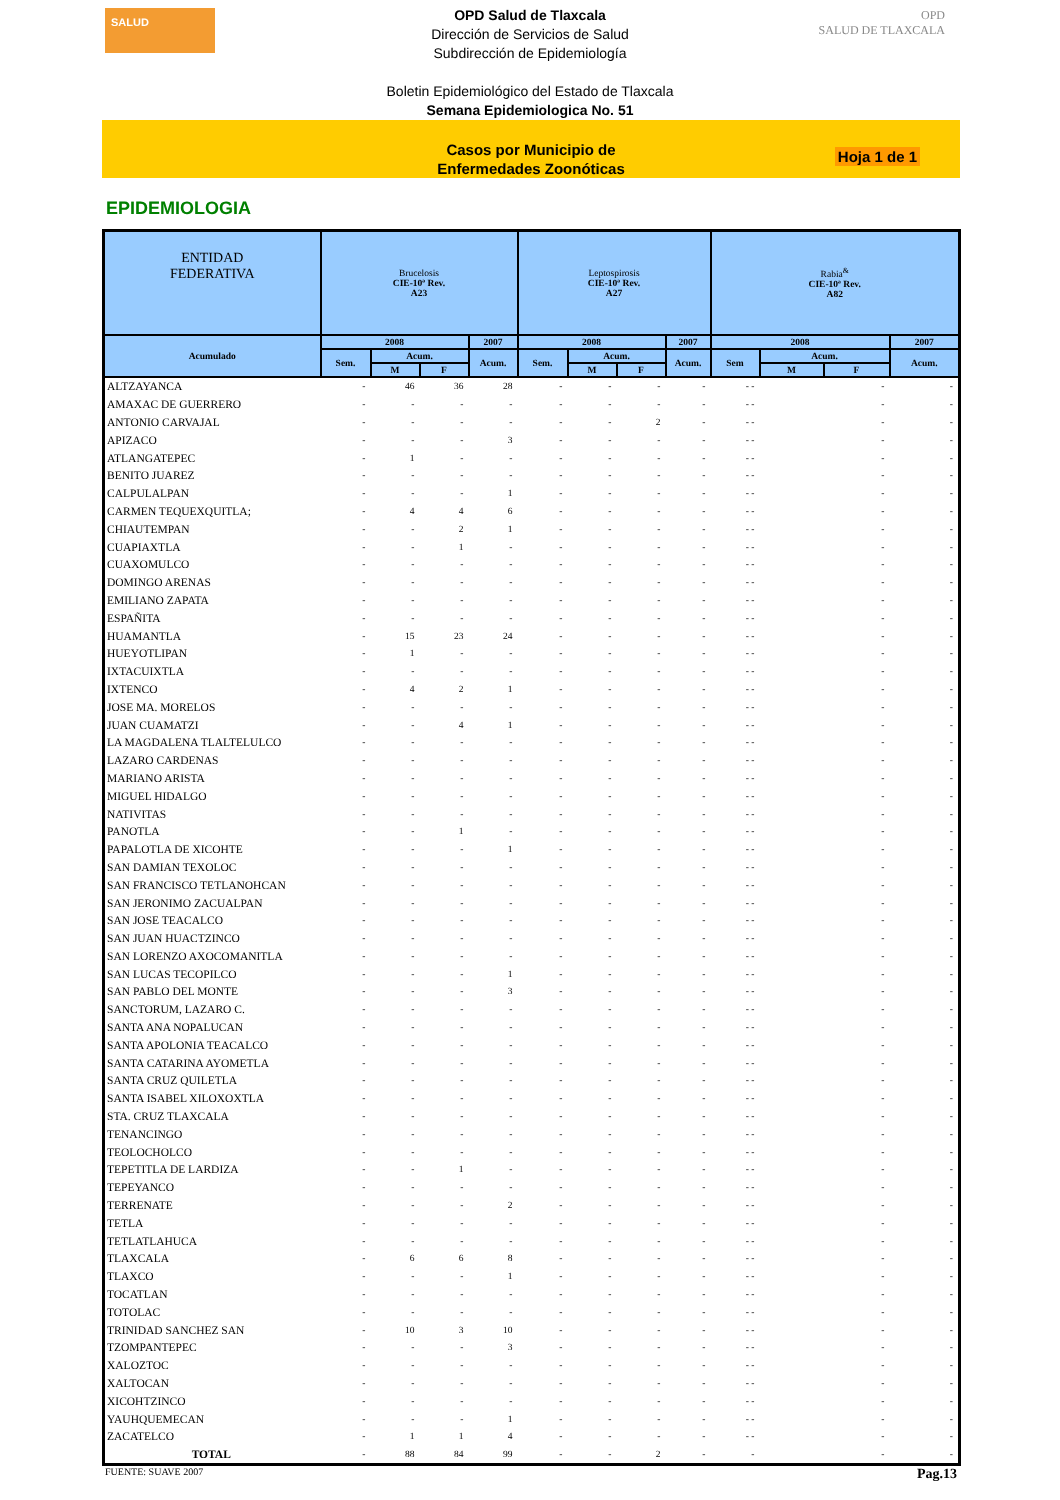SALUD
OPD Salud de Tlaxcala
Dirección de Servicios de Salud
Subdirección de Epidemiología
Boletin Epidemiológico del Estado de Tlaxcala
Semana Epidemiologica No. 51
OPD
SALUD DE TLAXCALA
Casos por Municipio de
Enfermedades Zoonóticas
Hoja 1 de 1
EPIDEMIOLOGIA
| ENTIDAD FEDERATIVA | Brucelosis CIE-10ª Rev. A23 | | | | Leptospirosis CIE-10ª Rev. A27 | | | | Rabia<sup>&</sup> CIE-10ª Rev. A82 | | | |
| --- | --- | --- | --- | --- | --- | --- | --- | --- | --- | --- | --- | --- |
| Acumulado | 2008 | | | 2007 | 2008 | | | 2007 | 2008 | | | 2007 |
| | Sem. | Acum. | | Acum. | Sem. | Acum. | | Acum. | Sem | Acum. | | Acum. |
| | | M | F | | | M | F | | | M | F | |
| ALTZAYANCA | - | 46 | 36 | 28 | - | - | - | - | - - | | - | - |
| AMAXAC DE GUERRERO | - | - | - | - | - | - | - | - | - - | | - | - |
| ANTONIO CARVAJAL | - | - | - | - | - | - | 2 | - | - - | | - | - |
| APIZACO | - | - | - | 3 | - | - | - | - | - - | | - | - |
| ATLANGATEPEC | - | 1 | - | - | - | - | - | - | - - | | - | - |
| BENITO JUAREZ | - | - | - | - | - | - | - | - | - - | | - | - |
| CALPULALPAN | - | - | - | 1 | - | - | - | - | - - | | - | - |
| CARMEN TEQUEXQUITLA; | - | 4 | 4 | 6 | - | - | - | - | - - | | - | - |
| CHIAUTEMPAN | - | - | 2 | 1 | - | - | - | - | - - | | - | - |
| CUAPIAXTLA | - | - | 1 | - | - | - | - | - | - - | | - | - |
| CUAXOMULCO | - | - | - | - | - | - | - | - | - - | | - | - |
| DOMINGO ARENAS | - | - | - | - | - | - | - | - | - - | | - | - |
| EMILIANO ZAPATA | - | - | - | - | - | - | - | - | - - | | - | - |
| ESPAÑITA | - | - | - | - | - | - | - | - | - - | | - | - |
| HUAMANTLA | - | 15 | 23 | 24 | - | - | - | - | - - | | - | - |
| HUEYOTLIPAN | - | 1 | - | - | - | - | - | - | - - | | - | - |
| IXTACUIXTLA | - | - | - | - | - | - | - | - | - - | | - | - |
| IXTENCO | - | 4 | 2 | 1 | - | - | - | - | - - | | - | - |
| JOSE MA. MORELOS | - | - | - | - | - | - | - | - | - - | | - | - |
| JUAN CUAMATZI | - | - | 4 | 1 | - | - | - | - | - - | | - | - |
| LA MAGDALENA TLALTELULCO | - | - | - | - | - | - | - | - | - - | | - | - |
| LAZARO CARDENAS | - | - | - | - | - | - | - | - | - - | | - | - |
| MARIANO ARISTA | - | - | - | - | - | - | - | - | - - | | - | - |
| MIGUEL HIDALGO | - | - | - | - | - | - | - | - | - - | | - | - |
| NATIVITAS | - | - | - | - | - | - | - | - | - - | | - | - |
| PANOTLA | - | - | 1 | - | - | - | - | - | - - | | - | - |
| PAPALOTLA DE XICOHTE | - | - | - | 1 | - | - | - | - | - - | | - | - |
| SAN DAMIAN TEXOLOC | - | - | - | - | - | - | - | - | - - | | - | - |
| SAN FRANCISCO TETLANOHCAN | - | - | - | - | - | - | - | - | - - | | - | - |
| SAN JERONIMO ZACUALPAN | - | - | - | - | - | - | - | - | - - | | - | - |
| SAN JOSE TEACALCO | - | - | - | - | - | - | - | - | - - | | - | - |
| SAN JUAN HUACTZINCO | - | - | - | - | - | - | - | - | - - | | - | - |
| SAN LORENZO AXOCOMANITLA | - | - | - | - | - | - | - | - | - - | | - | - |
| SAN LUCAS TECOPILCO | - | - | - | 1 | - | - | - | - | - - | | - | - |
| SAN PABLO DEL MONTE | - | - | - | 3 | - | - | - | - | - - | | - | - |
| SANCTORUM, LAZARO C. | - | - | - | - | - | - | - | - | - - | | - | - |
| SANTA ANA NOPALUCAN | - | - | - | - | - | - | - | - | - - | | - | - |
| SANTA APOLONIA TEACALCO | - | - | - | - | - | - | - | - | - - | | - | - |
| SANTA CATARINA AYOMETLA | - | - | - | - | - | - | - | - | - - | | - | - |
| SANTA CRUZ QUILETLA | - | - | - | - | - | - | - | - | - - | | - | - |
| SANTA ISABEL XILOXOXTLA | - | - | - | - | - | - | - | - | - - | | - | - |
| STA. CRUZ TLAXCALA | - | - | - | - | - | - | - | - | - - | | - | - |
| TENANCINGO | - | - | - | - | - | - | - | - | - - | | - | - |
| TEOLOCHOLCO | - | - | - | - | - | - | - | - | - - | | - | - |
| TEPETITLA DE LARDIZA | - | - | 1 | - | - | - | - | - | - - | | - | - |
| TEPEYANCO | - | - | - | - | - | - | - | - | - - | | - | - |
| TERRENATE | - | - | - | 2 | - | - | - | - | - - | | - | - |
| TETLA | - | - | - | - | - | - | - | - | - - | | - | - |
| TETLATLAHUCA | - | - | - | - | - | - | - | - | - - | | - | - |
| TLAXCALA | - | 6 | 6 | 8 | - | - | - | - | - - | | - | - |
| TLAXCO | - | - | - | 1 | - | - | - | - | - - | | - | - |
| TOCATLAN | - | - | - | - | - | - | - | - | - - | | - | - |
| TOTOLAC | - | - | - | - | - | - | - | - | - - | | - | - |
| TRINIDAD SANCHEZ SAN | - | 10 | 3 | 10 | - | - | - | - | - - | | - | - |
| TZOMPANTEPEC | - | - | - | 3 | - | - | - | - | - - | | - | - |
| XALOZTOC | - | - | - | - | - | - | - | - | - - | | - | - |
| XALTOCAN | - | - | - | - | - | - | - | - | - - | | - | - |
| XICOHTZINCO | - | - | - | - | - | - | - | - | - - | | - | - |
| YAUHQUEMECAN | - | - | - | 1 | - | - | - | - | - - | | - | - |
| ZACATELCO | - | 1 | 1 | 4 | - | - | - | - | - - | | - | - |
| TOTAL | - | 88 | 84 | 99 | - | - | 2 | - | - | | - | - |
FUENTE: SUAVE 2007 Pag.13